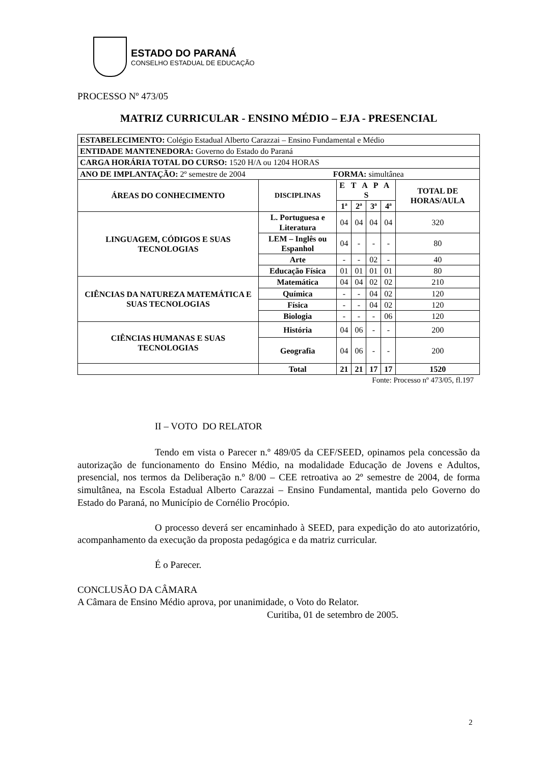ESTADO DO PARANÁ
CONSELHO ESTADUAL DE EDUCAÇÃO
PROCESSO Nº 473/05
MATRIZ CURRICULAR - ENSINO MÉDIO – EJA - PRESENCIAL
| ESTABELECIMENTO: Colégio Estadual Alberto Carazzai – Ensino Fundamental e Médio | | | | | | |
| ENTIDADE MANTENEDORA: Governo do Estado do Paraná | | | | | | |
| CARGA HORÁRIA TOTAL DO CURSO: 1520 H/A ou 1204 HORAS | | | | | | |
| ANO DE IMPLANTAÇÃO: 2º semestre de 2004 FORMA: simultânea | | | | | | |
| ÁREAS DO CONHECIMENTO | DISCIPLINAS | E T A P A S | | | | TOTAL DE HORAS/AULA |
| | | 1ª | 2ª | 3ª | 4ª | |
| LINGUAGEM, CÓDIGOS E SUAS TECNOLOGIAS | L. Portuguesa e Literatura | 04 | 04 | 04 | 04 | 320 |
| | LEM – Inglês ou Espanhol | 04 | - | - | - | 80 |
| | Arte | - | - | 02 | - | 40 |
| | Educação Física | 01 | 01 | 01 | 01 | 80 |
| CIÊNCIAS DA NATUREZA MATEMÁTICA E SUAS TECNOLOGIAS | Matemática | 04 | 04 | 02 | 02 | 210 |
| | Química | - | - | 04 | 02 | 120 |
| | Física | - | - | 04 | 02 | 120 |
| | Biologia | - | - | - | 06 | 120 |
| CIÊNCIAS HUMANAS E SUAS TECNOLOGIAS | História | 04 | 06 | - | - | 200 |
| | Geografia | 04 | 06 | - | - | 200 |
| | Total | 21 | 21 | 17 | 17 | 1520 |
Fonte: Processo nº 473/05, fl.197
II – VOTO DO RELATOR
Tendo em vista o Parecer n.º 489/05 da CEF/SEED, opinamos pela concessão da autorização de funcionamento do Ensino Médio, na modalidade Educação de Jovens e Adultos, presencial, nos termos da Deliberação n.º 8/00 – CEE retroativa ao 2º semestre de 2004, de forma simultânea, na Escola Estadual Alberto Carazzai – Ensino Fundamental, mantida pelo Governo do Estado do Paraná, no Município de Cornélio Procópio.
O processo deverá ser encaminhado à SEED, para expedição do ato autorizatório, acompanhamento da execução da proposta pedagógica e da matriz curricular.
É o Parecer.
CONCLUSÃO DA CÂMARA
A Câmara de Ensino Médio aprova, por unanimidade, o Voto do Relator.
Curitiba, 01 de setembro de 2005.
2